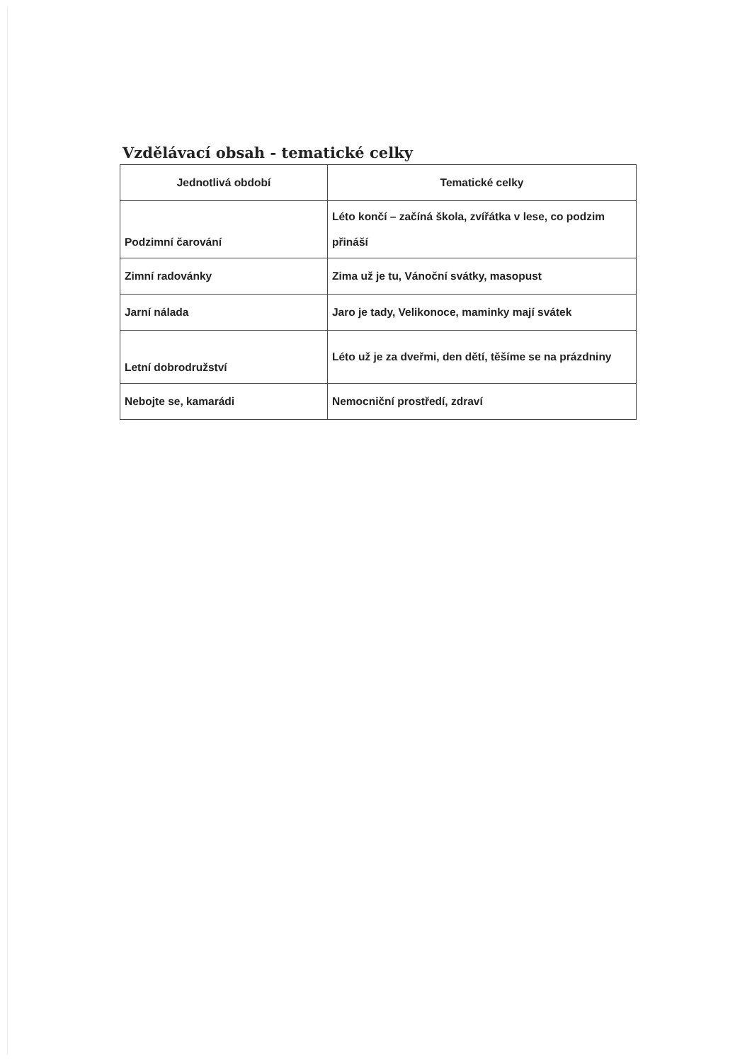Vzdělávací obsah - tematické celky
| Jednotlivá období | Tematické celky |
| --- | --- |
| Podzimní čarování | Léto končí – začíná škola, zvířátka v lese, co podzim přináší |
| Zimní radovánky | Zima už je tu, Vánoční svátky, masopust |
| Jarní nálada | Jaro je tady, Velikonoce, maminky mají svátek |
| Letní dobrodružství | Léto už je za dveřmi, den dětí, těšíme se na prázdniny |
| Nebojte se, kamarádi | Nemocniční prostředí, zdraví |